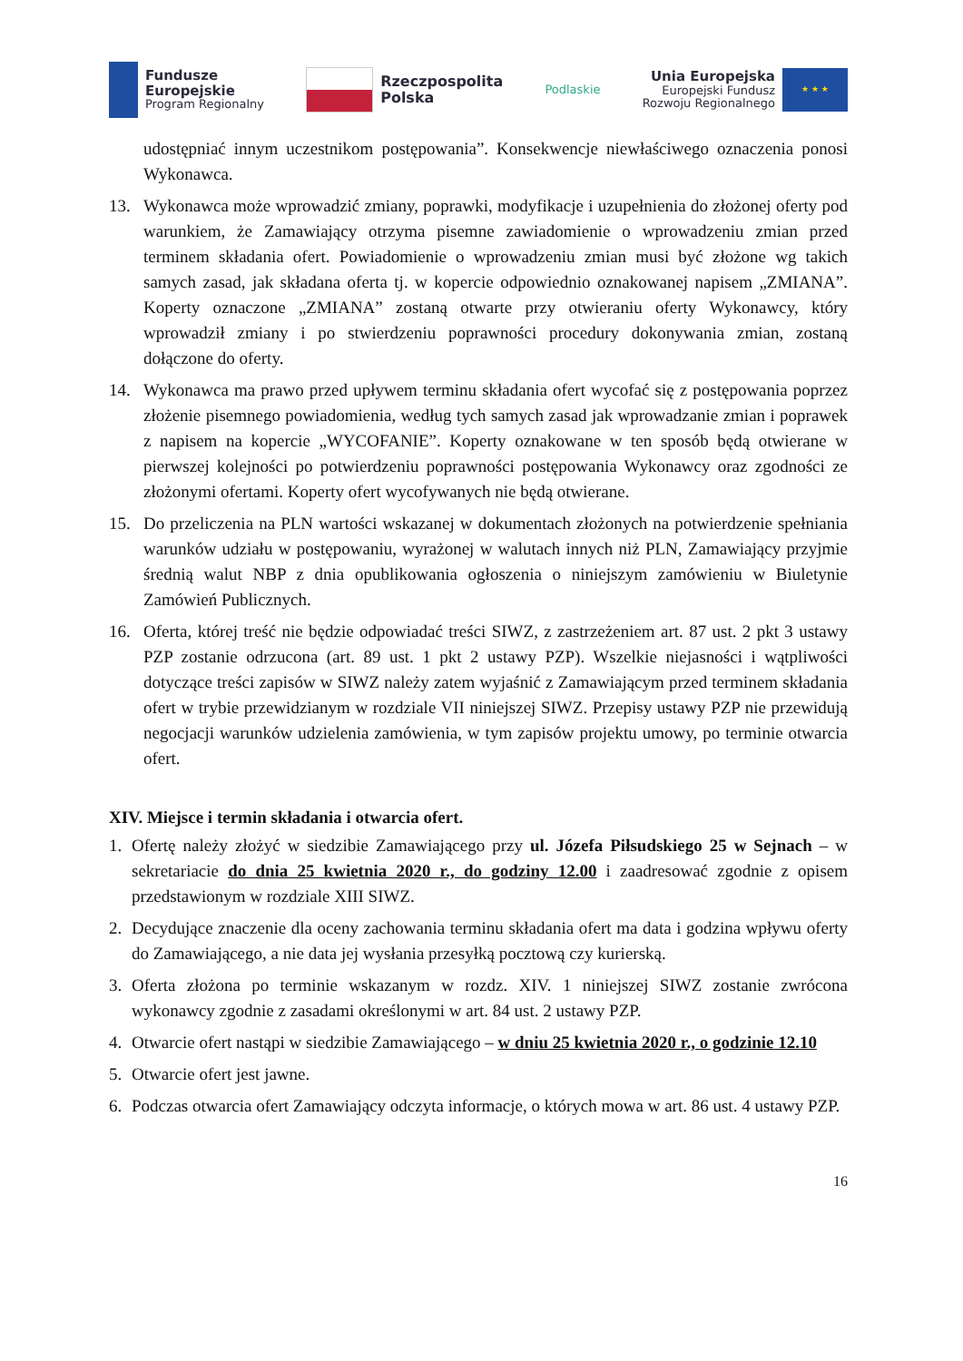Fundusze
Europejskie
Program Regionalny
Rzeczpospolita
Polska
Podlaskie
Unia Europejska
Europejski Fundusz
Rozwoju Regionalnego
★ ★ ★
udostępniać innym uczestnikom postępowania”. Konsekwencje niewłaściwego oznaczenia ponosi Wykonawca.
13. Wykonawca może wprowadzić zmiany, poprawki, modyfikacje i uzupełnienia do złożonej oferty pod warunkiem, że Zamawiający otrzyma pisemne zawiadomienie o wprowadzeniu zmian przed terminem składania ofert. Powiadomienie o wprowadzeniu zmian musi być złożone wg takich samych zasad, jak składana oferta tj. w kopercie odpowiednio oznakowanej napisem „ZMIANA”. Koperty oznaczone „ZMIANA” zostaną otwarte przy otwieraniu oferty Wykonawcy, który wprowadził zmiany i po stwierdzeniu poprawności procedury dokonywania zmian, zostaną dołączone do oferty.
14. Wykonawca ma prawo przed upływem terminu składania ofert wycofać się z postępowania poprzez złożenie pisemnego powiadomienia, według tych samych zasad jak wprowadzanie zmian i poprawek z napisem na kopercie „WYCOFANIE”. Koperty oznakowane w ten sposób będą otwierane w pierwszej kolejności po potwierdzeniu poprawności postępowania Wykonawcy oraz zgodności ze złożonymi ofertami. Koperty ofert wycofywanych nie będą otwierane.
15. Do przeliczenia na PLN wartości wskazanej w dokumentach złożonych na potwierdzenie spełniania warunków udziału w postępowaniu, wyrażonej w walutach innych niż PLN, Zamawiający przyjmie średnią walut NBP z dnia opublikowania ogłoszenia o niniejszym zamówieniu w Biuletynie Zamówień Publicznych.
16. Oferta, której treść nie będzie odpowiadać treści SIWZ, z zastrzeżeniem art. 87 ust. 2 pkt 3 ustawy PZP zostanie odrzucona (art. 89 ust. 1 pkt 2 ustawy PZP). Wszelkie niejasności i wątpliwości dotyczące treści zapisów w SIWZ należy zatem wyjaśnić z Zamawiającym przed terminem składania ofert w trybie przewidzianym w rozdziale VII niniejszej SIWZ. Przepisy ustawy PZP nie przewidują negocjacji warunków udzielenia zamówienia, w tym zapisów projektu umowy, po terminie otwarcia ofert.
XIV. Miejsce i termin składania i otwarcia ofert.
1. Ofertę należy złożyć w siedzibie Zamawiającego przy ul. Józefa Piłsudskiego 25 w Sejnach – w sekretariacie do dnia 25 kwietnia 2020 r., do godziny 12.00 i zaadresować zgodnie z opisem przedstawionym w rozdziale XIII SIWZ.
2. Decydujące znaczenie dla oceny zachowania terminu składania ofert ma data i godzina wpływu oferty do Zamawiającego, a nie data jej wysłania przesyłką pocztową czy kurierską.
3. Oferta złożona po terminie wskazanym w rozdz. XIV. 1 niniejszej SIWZ zostanie zwrócona wykonawcy zgodnie z zasadami określonymi w art. 84 ust. 2 ustawy PZP.
4. Otwarcie ofert nastąpi w siedzibie Zamawiającego – w dniu 25 kwietnia 2020 r., o godzinie 12.10
5. Otwarcie ofert jest jawne.
6. Podczas otwarcia ofert Zamawiający odczyta informacje, o których mowa w art. 86 ust. 4 ustawy PZP.
16